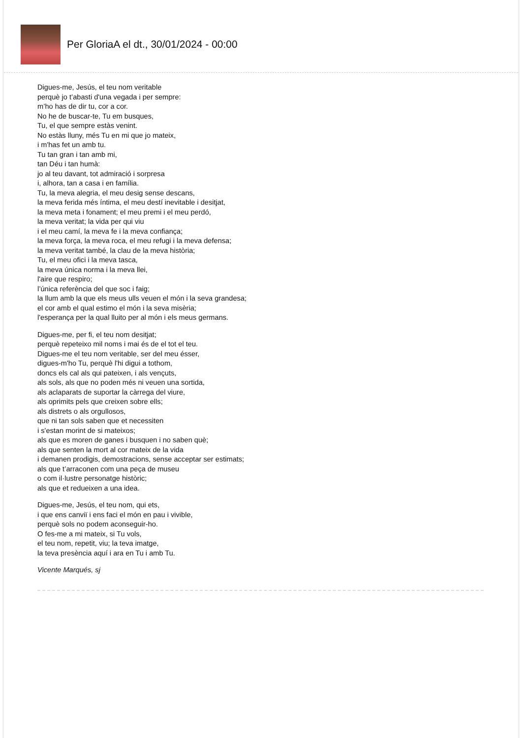Per GloriaA el dt., 30/01/2024 - 00:00
Digues-me, Jesús, el teu nom veritable
perquè jo t’abasti d'una vegada i per sempre:
m’ho has de dir tu, cor a cor.
No he de buscar-te, Tu em busques,
Tu, el que sempre estàs venint.
No estàs lluny, més Tu en mi que jo mateix,
i m'has fet un amb tu.
Tu tan gran i tan amb mi,
tan Déu i tan humà:
jo al teu davant, tot admiració i sorpresa
i, alhora, tan a casa i en família.
Tu, la meva alegria, el meu desig sense descans,
la meva ferida més íntima, el meu destí inevitable i desitjat,
la meva meta i fonament; el meu premi i el meu perdó,
la meva veritat; la vida per qui viu
i el meu camí, la meva fe i la meva confiança;
la meva força, la meva roca, el meu refugi i la meva defensa;
la meva veritat també, la clau de la meva història;
Tu, el meu ofici i la meva tasca,
la meva única norma i la meva llei,
l'aire que respiro;
l’única referència del que soc i faig;
la llum amb la que els meus ulls veuen el món i la seva grandesa;
el cor amb el qual estimo el món i la seva misèria;
l'esperança per la qual lluito per al món i els meus germans.
Digues-me, per fi, el teu nom desitjat;
perquè repeteixo mil noms i mai és de el tot el teu.
Digues-me el teu nom veritable, ser del meu ésser,
digues-m'ho Tu, perquè l'hi digui a tothom,
doncs els cal als qui pateixen, i als vençuts,
als sols, als que no poden més ni veuen una sortida,
als aclaparats de suportar la càrrega del viure,
als oprimits pels que creixen sobre ells;
als distrets o als orgullosos,
que ni tan sols saben que et necessiten
i s'estan morint de si mateixos;
als que es moren de ganes i busquen i no saben què;
als que senten la mort al cor mateix de la vida
i demanen prodigis, demostracions, sense acceptar ser estimats;
als que t’arraconen com una peça de museu
o com il·lustre personatge històric;
als que et redueixen a una idea.
Digues-me, Jesús, el teu nom, qui ets,
i que ens canviï i ens faci el món en pau i vivible,
perquè sols no podem aconseguir-ho.
O fes-me a mi mateix, si Tu vols,
el teu nom, repetit, viu; la teva imatge,
la teva presència aquí i ara en Tu i amb Tu.
Vicente Marqués, sj